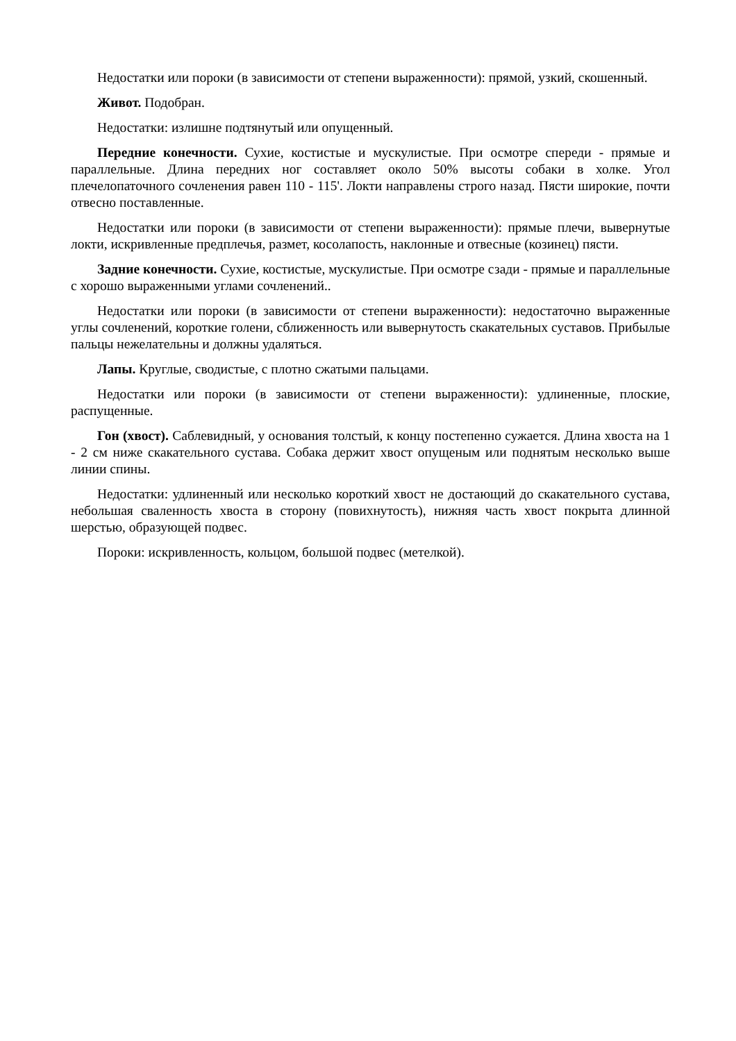Недостатки или пороки (в зависимости от степени выраженности): прямой, узкий, скошенный.
Живот. Подобран.
Недостатки: излишне подтянутый или опущенный.
Передние конечности. Сухие, костистые и мускулистые. При осмотре спереди - прямые и параллельные. Длина передних ног составляет около 50% высоты собаки в холке. Угол плечелопаточного сочленения равен 110 - 115'. Локти направлены строго назад. Пясти широкие, почти отвесно поставленные.
Недостатки или пороки (в зависимости от степени выраженности): прямые плечи, вывернутые локти, искривленные предплечья, размет, косолапость, наклонные и отвесные (козинец) пясти.
Задние конечности. Сухие, костистые, мускулистые. При осмотре сзади - прямые и параллельные с хорошо выраженными углами сочленений..
Недостатки или пороки (в зависимости от степени выраженности): недостаточно выраженные углы сочленений, короткие голени, сближенность или вывернутость скакательных суставов. Прибылые пальцы нежелательны и должны удаляться.
Лапы. Круглые, сводистые, с плотно сжатыми пальцами.
Недостатки или пороки (в зависимости от степени выраженности): удлиненные, плоские, распущенные.
Гон (хвост). Саблевидный, у основания толстый, к концу постепенно сужается. Длина хвоста на 1 - 2 см ниже скакательного сустава. Собака держит хвост опущеным или поднятым несколько выше линии спины.
Недостатки: удлиненный или несколько короткий хвост не достающий до скакательного сустава, небольшая сваленность хвоста в сторону (повихнутость), нижняя часть хвост покрыта длинной шерстью, образующей подвес.
Пороки: искривленность, кольцом, большой подвес (метелкой).